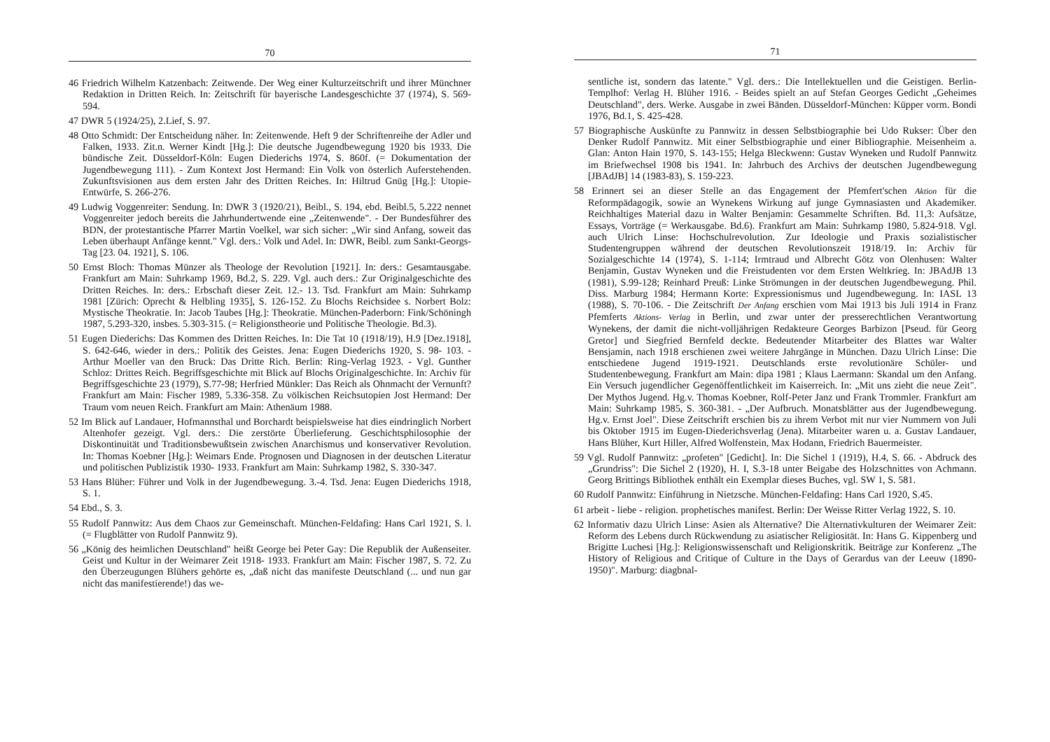70
46 Friedrich Wilhelm Katzenbach: Zeitwende. Der Weg einer Kulturzeitschrift und ihrer Münchner Redaktion in Dritten Reich. In: Zeitschrift für bayerische Landesgeschichte 37 (1974), S. 569-594.
47 DWR 5 (1924/25), 2.Lief, S. 97.
48 Otto Schmidt: Der Entscheidung näher. In: Zeitenwende. Heft 9 der Schriftenreihe der Adler und Falken, 1933. Zit.n. Werner Kindt [Hg.]: Die deutsche Jugendbewegung 1920 bis 1933. Die bündische Zeit. Düsseldorf-Köln: Eugen Diederichs 1974, S. 860f. (= Dokumentation der Jugendbewegung 111). - Zum Kontext Jost Hermand: Ein Volk von österlich Auferstehenden. Zukunftsvisionen aus dem ersten Jahr des Dritten Reiches. In: Hiltrud Gnüg [Hg.]: Utopie-Entwürfe, S. 266-276.
49 Ludwig Voggenreiter: Sendung. In: DWR 3 (1920/21), Beibl., S. 194, ebd. Beibl.5, 5.222 nennet Voggenreiter jedoch bereits die Jahrhundertwende eine „Zeitenwende". - Der Bundesführer des BDN, der protestantische Pfarrer Martin Voelkel, war sich sicher: „Wir sind Anfang, soweit das Leben überhaupt Anfänge kennt." Vgl. ders.: Volk und Adel. In: DWR, Beibl. zum Sankt-Georgs-Tag [23. 04. 1921], S. 106.
50 Ernst Bloch: Thomas Münzer als Theologe der Revolution [1921]. In: ders.: Gesamtausgabe. Frankfurt am Main: Suhrkamp 1969, Bd.2, S. 229. Vgl. auch ders.: Zur Originalgeschichte des Dritten Reiches. In: ders.: Erbschaft dieser Zeit. 12.- 13. Tsd. Frankfurt am Main: Suhrkamp 1981 [Zürich: Oprecht & Helbling 1935], S. 126-152. Zu Blochs Reichsidee s. Norbert Bolz: Mystische Theokratie. In: Jacob Taubes [Hg.]: Theokratie. München-Paderborn: Fink/Schöningh 1987, 5.293-320, insbes. 5.303-315. (= Religionstheorie und Politische Theologie. Bd.3).
51 Eugen Diederichs: Das Kommen des Dritten Reiches. In: Die Tat 10 (1918/19), H.9 [Dez.1918], S. 642-646, wieder in ders.: Politik des Geistes. Jena: Eugen Diederichs 1920, S. 98- 103. - Arthur Moeller van den Bruck: Das Dritte Rich. Berlin: Ring-Verlag 1923. - Vgl. Gunther Schloz: Drittes Reich. Begriffsgeschichte mit Blick auf Blochs Originalgeschichte. In: Archiv für Begriffsgeschichte 23 (1979), S.77-98; Herfried Münkler: Das Reich als Ohnmacht der Vernunft? Frankfurt am Main: Fischer 1989, 5.336-358. Zu völkischen Reichsutopien Jost Hermand: Der Traum vom neuen Reich. Frankfurt am Main: Athenäum 1988.
52 Im Blick auf Landauer, Hofmannsthal und Borchardt beispielsweise hat dies eindringlich Norbert Altenhofer gezeigt. Vgl. ders.: Die zerstörte Überlieferung. Geschichtsphilosophie der Diskontinuität und Traditionsbewußtsein zwischen Anarchismus und konservativer Revolution. In: Thomas Koebner [Hg.]: Weimars Ende. Prognosen und Diagnosen in der deutschen Literatur und politischen Publizistik 1930- 1933. Frankfurt am Main: Suhrkamp 1982, S. 330-347.
53 Hans Blüher: Führer und Volk in der Jugendbewegung. 3.-4. Tsd. Jena: Eugen Diederichs 1918, S. 1.
54 Ebd., S. 3.
55 Rudolf Pannwitz: Aus dem Chaos zur Gemeinschaft. München-Feldafing: Hans Carl 1921, S. l. (= Flugblätter von Rudolf Pannwitz 9).
56 „König des heimlichen Deutschland" heißt George bei Peter Gay: Die Republik der Außenseiter. Geist und Kultur in der Weimarer Zeit 1918- 1933. Frankfurt am Main: Fischer 1987, S. 72. Zu den Überzeugungen Blühers gehörte es, „daß nicht das manifeste Deutschland (... und nun gar nicht das manifestierende!) das we-
71
sentliche ist, sondern das latente." Vgl. ders.: Die Intellektuellen und die Geistigen. Berlin-Templhof: Verlag H. Blüher 1916. - Beides spielt an auf Stefan Georges Gedicht „Geheimes Deutschland", ders. Werke. Ausgabe in zwei Bänden. Düsseldorf-München: Küpper vorm. Bondi 1976, Bd.1, S. 425-428.
57 Biographische Auskünfte zu Pannwitz in dessen Selbstbiographie bei Udo Rukser: Über den Denker Rudolf Pannwitz. Mit einer Selbstbiographie und einer Bibliographie. Meisenheim a. Glan: Anton Hain 1970, S. 143-155; Helga Bleckwenn: Gustav Wyneken und Rudolf Pannwitz im Briefwechsel 1908 bis 1941. In: Jahrbuch des Archivs der deutschen Jugendbewegung [JBAdJB] 14 (1983-83), S. 159-223.
58 Erinnert sei an dieser Stelle an das Engagement der Pfemfert'schen Aktion für die Reformpädagogik, sowie an Wynekens Wirkung auf junge Gymnasiasten und Akademiker. Reichhaltiges Material dazu in Walter Benjamin: Gesammelte Schriften. Bd. 11,3: Aufsätze, Essays, Vorträge (= Werkausgabe. Bd.6). Frankfurt am Main: Suhrkamp 1980, 5.824-918. Vgl. auch Ulrich Linse: Hochschulrevolution. Zur Ideologie und Praxis sozialistischer Studentengruppen während der deutschen Revolutionszeit 1918/19. In: Archiv für Sozialgeschichte 14 (1974), S. 1-114; Irmtraud und Albrecht Götz von Olenhusen: Walter Benjamin, Gustav Wyneken und die Freistudenten vor dem Ersten Weltkrieg. In: JBAdJB 13 (1981), S.99-128; Reinhard Preuß: Linke Strömungen in der deutschen Jugendbewegung. Phil. Diss. Marburg 1984; Hermann Korte: Expressionismus und Jugendbewegung. In: IASL 13 (1988), S. 70-106. - Die Zeitschrift Der Anfang erschien vom Mai 1913 bis Juli 1914 in Franz Pfemferts Aktions- Verlag in Berlin, und zwar unter der presserechtlichen Verantwortung Wynekens, der damit die nicht-volljährigen Redakteure Georges Barbizon [Pseud. für Georg Gretor] und Siegfried Bernfeld deckte. Bedeutender Mitarbeiter des Blattes war Walter Bensjamin, nach 1918 erschienen zwei weitere Jahrgänge in München. Dazu Ulrich Linse: Die entschiedene Jugend 1919-1921. Deutschlands erste revolutionäre Schüler- und Studentenbewegung. Frankfurt am Main: dipa 1981 ; Klaus Laermann: Skandal um den Anfang. Ein Versuch jugendlicher Gegenöffentlichkeit im Kaiserreich. In: „Mit uns zieht die neue Zeit". Der Mythos Jugend. Hg.v. Thomas Koebner, Rolf-Peter Janz und Frank Trommler. Frankfurt am Main: Suhrkamp 1985, S. 360-381. - „Der Aufbruch. Monatsblätter aus der Jugendbewegung. Hg.v. Ernst Joel". Diese Zeitschrift erschien bis zu ihrem Verbot mit nur vier Nummern von Juli bis Oktober 1915 im Eugen-Diederichsverlag (Jena). Mitarbeiter waren u. a. Gustav Landauer, Hans Blüher, Kurt Hiller, Alfred Wolfenstein, Max Hodann, Friedrich Bauermeister.
59 Vgl. Rudolf Pannwitz: „profeten" [Gedicht]. In: Die Sichel 1 (1919), H.4, S. 66. - Abdruck des „Grundriss": Die Sichel 2 (1920), H. I, S.3-18 unter Beigabe des Holzschnittes von Achmann. Georg Brittings Bibliothek enthält ein Exemplar dieses Buches, vgl. SW 1, S. 581.
60 Rudolf Pannwitz: Einführung in Nietzsche. München-Feldafing: Hans Carl 1920, S.45.
61 arbeit - liebe - religion. prophetisches manifest. Berlin: Der Weisse Ritter Verlag 1922, S. 10.
62 Informativ dazu Ulrich Linse: Asien als Alternative? Die Alternativkulturen der Weimarer Zeit: Reform des Lebens durch Rückwendung zu asiatischer Religiosität. In: Hans G. Kippenberg und Brigitte Luchesi [Hg.]: Religionswissenschaft und Religionskritik. Beiträge zur Konferenz „The History of Religious and Critique of Culture in the Days of Gerardus van der Leeuw (1890-1950)". Marburg: diagbnal-